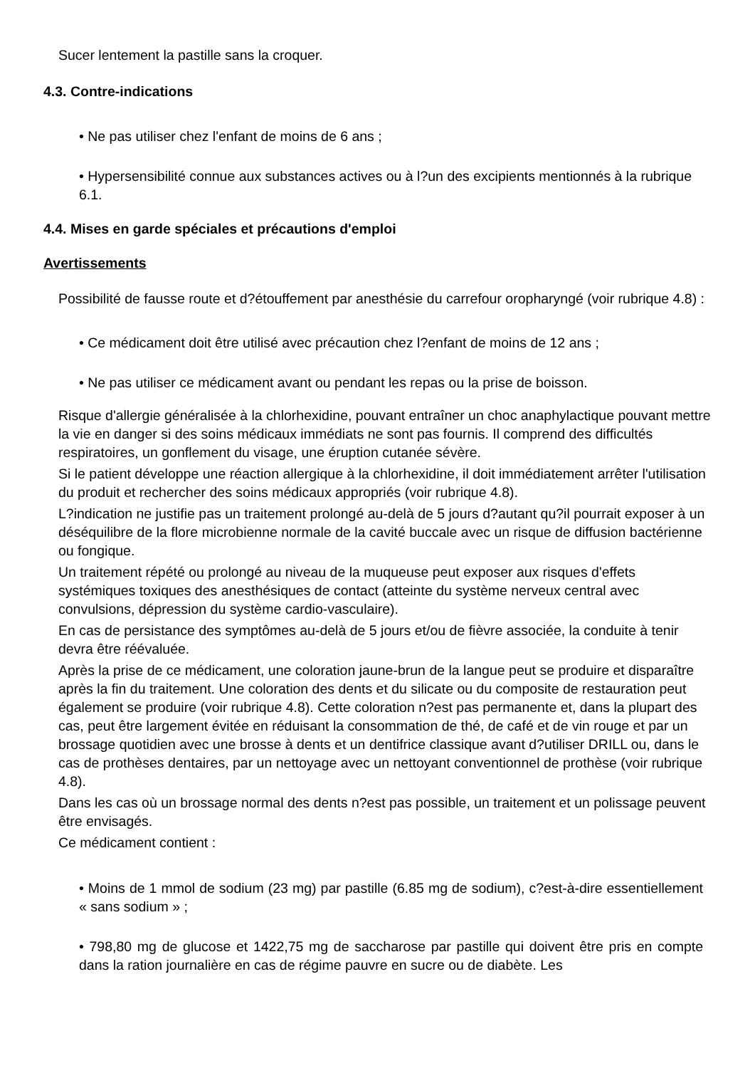Sucer lentement la pastille sans la croquer.
4.3. Contre-indications
• Ne pas utiliser chez l'enfant de moins de 6 ans ;
• Hypersensibilité connue aux substances actives ou à l?un des excipients mentionnés à la rubrique 6.1.
4.4. Mises en garde spéciales et précautions d'emploi
Avertissements
Possibilité de fausse route et d?étouffement par anesthésie du carrefour oropharyngé (voir rubrique 4.8) :
• Ce médicament doit être utilisé avec précaution chez l?enfant de moins de 12 ans ;
• Ne pas utiliser ce médicament avant ou pendant les repas ou la prise de boisson.
Risque d'allergie généralisée à la chlorhexidine, pouvant entraîner un choc anaphylactique pouvant mettre la vie en danger si des soins médicaux immédiats ne sont pas fournis. Il comprend des difficultés respiratoires, un gonflement du visage, une éruption cutanée sévère.
Si le patient développe une réaction allergique à la chlorhexidine, il doit immédiatement arrêter l'utilisation du produit et rechercher des soins médicaux appropriés (voir rubrique 4.8).
L?indication ne justifie pas un traitement prolongé au-delà de 5 jours d?autant qu?il pourrait exposer à un déséquilibre de la flore microbienne normale de la cavité buccale avec un risque de diffusion bactérienne ou fongique.
Un traitement répété ou prolongé au niveau de la muqueuse peut exposer aux risques d'effets systémiques toxiques des anesthésiques de contact (atteinte du système nerveux central avec convulsions, dépression du système cardio-vasculaire).
En cas de persistance des symptômes au-delà de 5 jours et/ou de fièvre associée, la conduite à tenir devra être réévaluée.
Après la prise de ce médicament, une coloration jaune-brun de la langue peut se produire et disparaître après la fin du traitement. Une coloration des dents et du silicate ou du composite de restauration peut également se produire (voir rubrique 4.8). Cette coloration n?est pas permanente et, dans la plupart des cas, peut être largement évitée en réduisant la consommation de thé, de café et de vin rouge et par un brossage quotidien avec une brosse à dents et un dentifrice classique avant d?utiliser DRILL ou, dans le cas de prothèses dentaires, par un nettoyage avec un nettoyant conventionnel de prothèse (voir rubrique 4.8).
Dans les cas où un brossage normal des dents n?est pas possible, un traitement et un polissage peuvent être envisagés.
Ce médicament contient :
• Moins de 1 mmol de sodium (23 mg) par pastille (6.85 mg de sodium), c?est-à-dire essentiellement « sans sodium » ;
• 798,80 mg de glucose et 1422,75 mg de saccharose par pastille qui doivent être pris en compte dans la ration journalière en cas de régime pauvre en sucre ou de diabète. Les